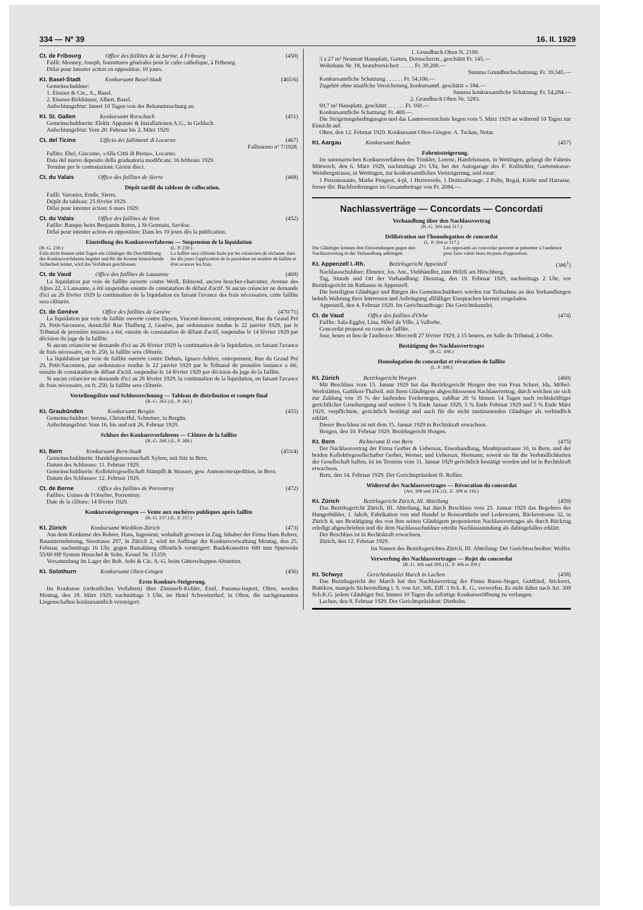334 — Nº 39 16. II. 1929
Ct. de Fribourg Office des faillites de la Sarine, à Fribourg (450)
Failli: Monney, Joseph, fournitures générales pour le culte catholique, à Fribourg.
Délai pour intenter action en opposition: 10 jours.
Kt. Basel-Stadt Konkursamt Basel-Stadt (465/6)
Gemeinschuldner:
1. Eissner & Cie., A., Basel.
2. Eissner-Birkhäuser, Albert, Basel.
Anfechtungsfrist: Innert 10 Tagen von der Bekanntmachung an.
Kt. St. Gallen Konkursamt Rorschach (451)
Gemeinschuldnerin: Elektr. Apparate & Installationen A.G., in Goldach.
Anfechtungsfrist: Vom 20. Februar bis 2. März 1929.
Ct. del Ticino Ufficio dei fallimenti di Locarno (467)
Fallimento nº 7/1928.
Fallito: Ebel, Giacomo, «Alla Città di Berna», Locarno.
Data del nuovo deposito della graduatoria modificata: 16 febbraio 1929.
Termine per le contestazioni: Giorni dieci.
Ct. du Valais Office des faillites de Sierre (468)
Dépôt tardif du tableau de collocation.
Failli: Varonier, Emile, Sierre.
Dépôt du tableau: 25 février 1929.
Délai pour intenter action: 6 mars 1929.
Ct. du Valais Office des faillites de Sion (452)
Faillie: Banque hoirs Benjamin Roten, à St-Germain, Savièse.
Délai pour intenter action en opposition: Dans les 10 jours dès la publication.
Einstellung des Konkursverfahrens — Suspension de la liquidation
(B.-G. 230.)
Falls nicht binnen zehn Tagen ein Gläubiger die Durchführung des Konkursverfahrens begehrt und für die Kosten hinreichende Sicherheit leistet, wird das Verfahren geschlossen.
(L. P. 230.)
La faillite sera clôturée faute par les créanciers de réclamer dans les dix jours l'application de la procédure en matière de faillite et d'en avancer les frais.
Ct. de Vaud Office des faillites de Lausanne (469)
La liquidation par voie de faillite ouverte contre Weill, Edmond, ancien boucher-charcutier, Avenue des Alpes 22, à Lausanne, a été suspendue ensuite de constatation de défaut d'actif. Si aucun créancier ne demande d'ici au 26 février 1929 la continuation de la liquidation en faisant l'avance des frais nécessaires, cette faillite sera clôturée.
Ct. de Genève Office des faillites de Genève (470/71)
La liquidation par voie de faillite ouverte contre Dayen, Vincent-Innocent, entrepreneur, Rue du Grand Pré 29, Petit-Saconnex, domicilié Rue Thalberg 2, Genève, par ordonnance rendue le 22 janvier 1929, par le Tribunal de première instance a été, ensuite de constatation de défaut d'actif, suspendue le 14 février 1929 par décision du juge de la faillite.
Si aucun créancier ne demande d'ici au 26 février 1929 la continuation de la liquidation, en faisant l'avance de frais nécessaire, en fr. 250, la faillite sera clôturée.
La liquidation par voie de faillite ouverte contre Dubuis, Ignace-Adrien, entrepreneur, Rue du Grand Pré 29, Petit-Saconnex, par ordonnance rendue le 22 janvier 1929 par le Tribunal de première instance a été, ensuite de constatation de défaut d'actif, suspendue le 14 février 1929 par décision du juge de la faillite.
Si aucun créancier ne demande d'ici au 26 février 1929, la continuation de la liquidation, en faisant l'avance de frais nécessaire, en fr. 250, la faillite sera clôturée.
Verteilungsliste und Schlussrechnung — Tableau de distribution et compte final
(B.-G. 263.) (L. P. 263.)
Kt. Graubünden Konkursamt Bergün (455)
Gemeinschuldner: Serena, Christoffel, Schreiner, in Bergün.
Anfechtungsfrist: Vom 16. bis und mit 26. Februar 1929.
Schluss des Konkursverfahrens — Clôture de la faillite
(B.-G. 268.) (L. P. 268.)
Kt. Bern Konkursamt Bern-Stadt (453/4)
Gemeinschuldnerin: Handelsgenossenschaft Xylem, mit Sitz in Bern.
Datum des Schlusses: 11. Februar 1929.
Gemeinschuldnerin: Kollektivgesellschaft Stämpfli & Strasser, gew. Annoncenexpedition, in Bern.
Datum des Schlusses: 12. Februar 1929.
Ct. de Berne Office des faillites de Porrentruy (472)
Faillies: Usines de l'Oiselier, Porrentruy.
Date de la clôture: 14 février 1929.
Konkurssteigerungen — Vente aux enchères publiques après faillite
(B.-G. 257.) (L. P. 257.)
Kt. Zürich Konkursamt Wiedikon-Zürich (473)
Aus dem Konkurse des Rohrer, Hans, Ingenieur, wohnhaft gewesen in Zug, Inhaber der Firma Hans Rohrer, Bauunternehmung, Seestrasse 297, in Zürich 2, wird im Auftrage der Konkursverwaltung Montag, den 25. Februar, nachmittags 16 Uhr, gegen Barzahlung öffentlich versteigert: Baulokomotive 600 mm Spurweite 55/60 HP System Heuschel & Sohn, Kessel Nr. 15359.
Versammlung im Lager der Rob. Aebi & Cie. A.-G. beim Güterschuppen Altstetten.
Kt. Solothurn Konkursamt Olten-Gösgen (456)
Erste Konkurs-Steigerung.
Im Konkurse (ordentliches Verfahren) über Zimmerli-Kohler, Emil, Panama-Import, Olten, werden Montag, den 18. März 1929, nachmittags 3 Uhr, im Hotel Schweizerhof, in Olten, die nachgenannten Liegenschaften konkursamtlich versteigert:
1. Grundbuch Olten N. 2190:
3 a 27 m² Neumatt Hausplatz, Garten, Dornacherstr., geschätzt Fr. 145.—
Wohnhaus Nr. 18, brandversichert . . . . . Fr. 39,200.—
Summa Grundbuchschatzung: Fr. 39,345.—
Konkursamtliche Schatzung . . . . . . Fr. 54,100.—
Zugehör ohne staatliche Versicherung, konkursamtl. geschätzt » 184.—
Summa konkursamtliche Schatzung: Fr. 54,284.—
2. Grundbuch Olten Nr. 3283:
69,7 m² Hausplatz, geschätzt . . . . . . Fr. 160.—
Konkursamtliche Schatzung: Fr. 400.—.
Die Steigerungsbedingungen und das Lastenverzeichnis liegen vom 5. März 1929 an während 10 Tagen zur Einsicht auf.
Olten, den 12. Februar 1929. Konkursamt Olten-Gösgen: A. Tschan, Notar.
Kt. Aargau Konkursamt Baden (457)
Fahrnissteigerung.
Im summarischen Konkursverfahren des Trinkler, Lorenz, Handelsmann, in Wettingen, gelangt die Fahrnis Mittwoch, den 6. März 1929, nachmittags 2½ Uhr, bei der Autogarage des F. Knibiehler, Gartenstrasse-Weinbergstrasse, in Wettingen, zur konkursamtlichen Versteigerung, und zwar:
1 Personenauto, Marke Peugeot, 4-pl, 1 Herrenvelo, 1 Dezimalwaage, 2 Pulte, Regal, Körbe und Harrasse, ferner div. Buchforderungen im Gesamtbetrage von Fr. 2084.—.
Nachlassverträge — Concordats — Concordati
Verhandlung über den Nachlassvertrag
(B.-G. 304 und 317.)
Délibération sur l'homologation de concordat
(L. P. 304 et 317.)
Die Gläubiger können ihre Einwendungen gegen den Nachlassvertrag in der Verhandlung anbringen.
Les opposants au concordat peuvent se présenter à l'audience pour faire valoir leurs moyens d'opposition.
Kt. Appenzell I.-Rh. Bezirksgericht Appenzell (386<sup>1</sup>)
Nachlassschuldner: Ebnetor, Jos. Ant., Viehhändler, zum Hölzli am Hirschberg.
Tag, Stunde und Ort der Verhandlung: Dienstag, den 19. Februar 1929, nachmittags 2 Uhr, vor Bezirksgericht im Rathause in Appenzell.
Die beteiligten Gläubiger und Bürgen des Gemeinschuldners werden zur Teilnahme an den Verhandlungen behufs Wahrung ihrer Interessen und Anbringung allfälliger Einsprachen hiermit eingeladen.
Appenzell, den 4. Februar 1929. Im Gerichtsauftrage: Die Gerichtskanzlei.
Ct. de Vaud Office des faillites d'Orbe (474)
Faillie: Sala-Eggler, Lina, Hôtel de Ville, à Vallorbe.
Concordat proposé en cours de faillite.
Jour, heure et lieu de l'audience: Mercredi 27 février 1929, à 15 heures, en Salle du Tribunal, à Orbe.
Bestätigung des Nachlassvertrages
(B.-G. 308.)
Homologation du concordat et révocation de faillite
(L. P. 308.)
Kt. Zürich Bezirksgericht Horgen (460)
Mit Beschluss vom 15. Januar 1929 hat das Bezirksgericht Horgen den von Frau Schurr, Ida, Möbel-Werkstätten, Gattikon-Thalwil, mit ihren Gläubigern abgeschlossenen Nachlassvertrag, durch welchen sie sich zur Zahlung von 35 % der laufenden Forderungen, zahlbar 20 % binnen 14 Tagen nach rechtskräftiger gerichtlicher Genehmigung und weitere 5 % Ende Januar 1929, 5 % Ende Februar 1929 und 5 % Ende März 1929, verpflichtete, gerichtlich bestätigt und auch für die nicht zustimmenden Gläubiger als verbindlich erklärt.
Dieser Beschluss ist mit dem 15. Januar 1929 in Rechtskraft erwachsen.
Horgen, den 10. Februar 1929. Bezirksgericht Horgen.
Kt. Bern Richteramt II von Bern (475)
Der Nachlassvertrag der Firma Gorber & Uebersax, Eisenhandlung, Monbijoustrasse 10, in Bern, und der beiden Kollektivgesellschafter Gerber, Werner, und Uebersax, Hermann, soweit sie für die Verbindlichkeiten der Gesellschaft haften, ist im Termine vom 31. Januar 1929 gerichtlich bestätigt worden und ist in Rechtskraft erwachsen.
Bern, den 14. Februar 1929. Der Gerichtspräsident II: Rollier.
Widerruf des Nachlassvertrages — Révocation du concordat
(Art. 308 und 316.) (L. E. 308 et 316.)
Kt. Zürich Bezirksgericht Zürich, III. Abteilung (459)
Das Bezirksgericht Zürich, III. Abteilung, hat durch Beschluss vom 25. Januar 1929 das Begehren des Hungerbühler, J. Jakob, Fabrikation von und Handel in Reiseartikeln und Lederwaren, Bäckerstrasse 32, in Zürich 4, um Bestätigung des von ihm seinen Gläubigern proponierten Nachlassvertrages als durch Rückzug erledigt abgeschrieben und die dem Nachlassschuldner erteilte Nachlassstundung als dahingefallen erklärt.
Der Beschluss ist in Rechtskraft erwachsen.
Zürich, den 12. Februar 1929.
Im Namen des Bezirksgerichtes Zürich, III. Abteilung: Der Gerichtsschreiber: Wolfer.
Verwerfung des Nachlassvertrages — Rejet du concordat
(B.-G. 306 und 309.) (L. P. 306 et 309.)
Kt. Schwyz Gerichtskanzlei March in Lachen (458)
Das Bezirksgericht der March hat den Nachlassvertrag der Firma Ruoss-Steger, Gottfried, Stickerei, Buttikon, mangels Sicherstellung i. S. von Art. 306, Ziff. 3 Sch. K. G., verworfen. Es steht daher nach Art. 309 Sch.K.G. jedem Gläubiger frei, binnen 10 Tagen die sofortige Konkurseröffnung zu verlangen.
Lachen, den 8. Februar 1929. Der Gerichtspräsident: Diethelm.